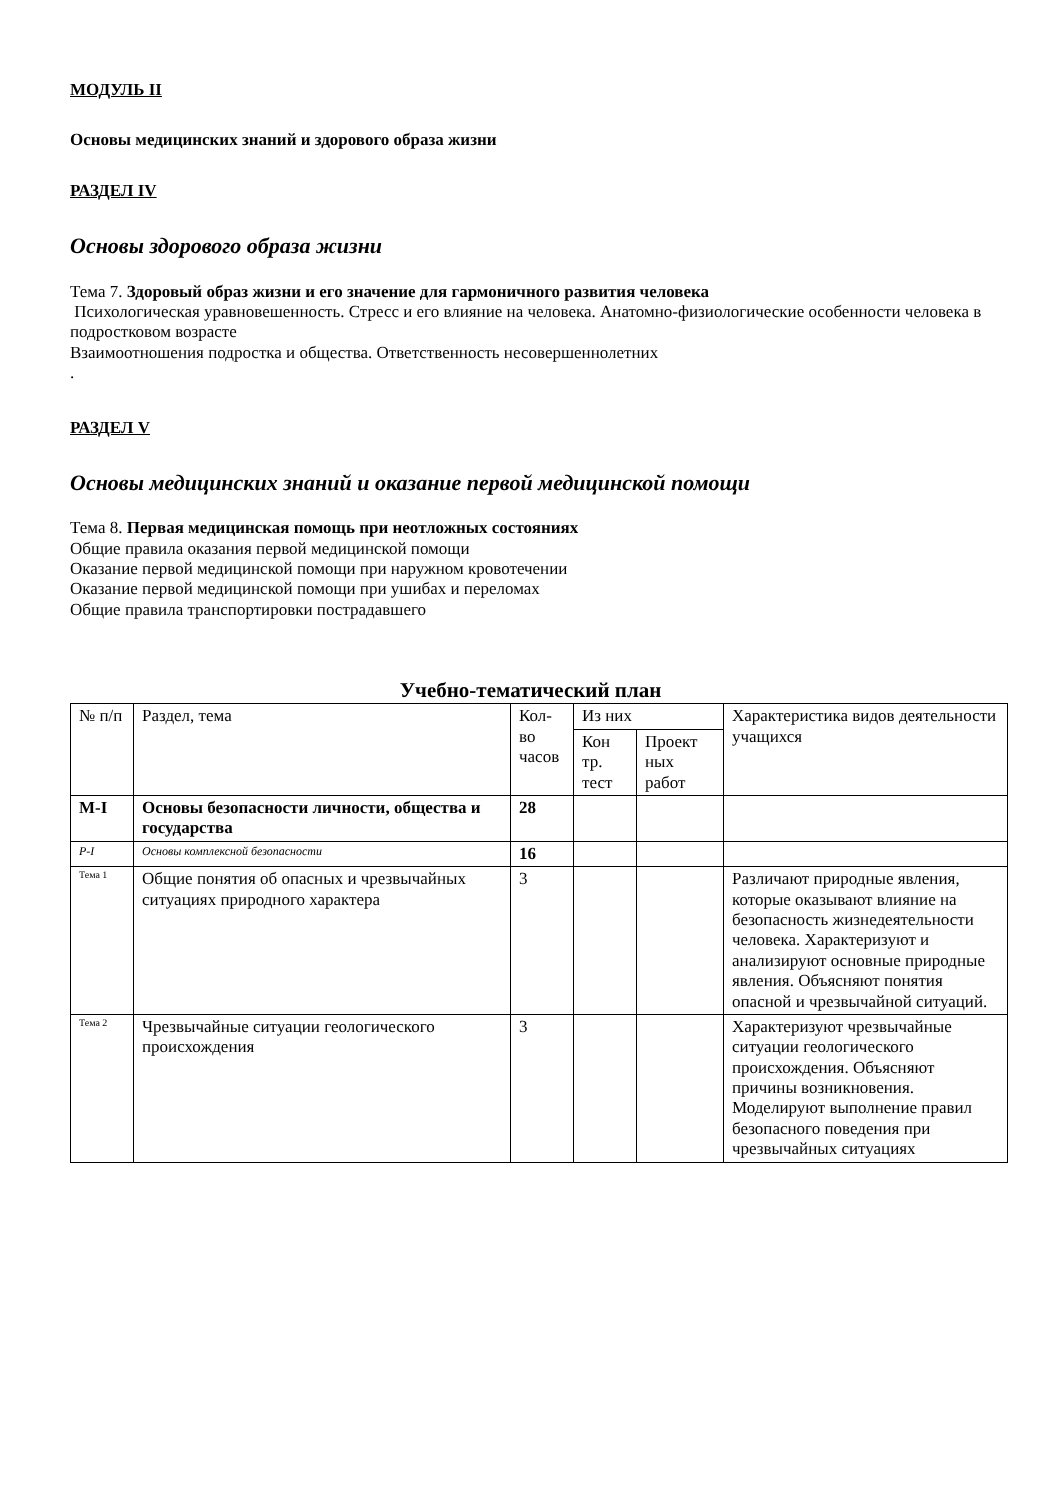МОДУЛЬ II
Основы медицинских знаний и здорового образа жизни
РАЗДЕЛ IV
Основы здорового образа жизни
Тема 7. Здоровый образ жизни и его значение для гармоничного развития человека
Психологическая уравновешенность. Стресс и его влияние на человека. Анатомно-физиологические особенности человека в подростковом возрасте
Взаимоотношения подростка и общества. Ответственность несовершеннолетних
.
РАЗДЕЛ V
Основы медицинских знаний и оказание первой медицинской помощи
Тема 8. Первая медицинская помощь при неотложных состояниях
Общие правила оказания первой медицинской помощи
Оказание первой медицинской помощи при наружном кровотечении
Оказание первой медицинской помощи при ушибах и переломах
Общие правила транспортировки пострадавшего
Учебно-тематический план
| № п/п | Раздел, тема | Кол-во часов | Из них | | Характеристика видов деятельности учащихся |
| | | | Кон тр. тест | Проект ных работ | |
| М-I | Основы безопасности личности, общества и государства | 28 | | | |
| Р-I | Основы комплексной безопасности | 16 | | | |
| Тема 1 | Общие понятия об опасных и чрезвычайных ситуациях природного характера | 3 | | | Различают природные явления, которые оказывают влияние на безопасность жизнедеятельности человека. Характеризуют и анализируют основные природные явления. Объясняют понятия опасной и чрезвычайной ситуаций. |
| Тема 2 | Чрезвычайные ситуации геологического происхождения | 3 | | | Характеризуют чрезвычайные ситуации геологического происхождения. Объясняют причины возникновения. Моделируют выполнение правил безопасного поведения при чрезвычайных ситуациях |